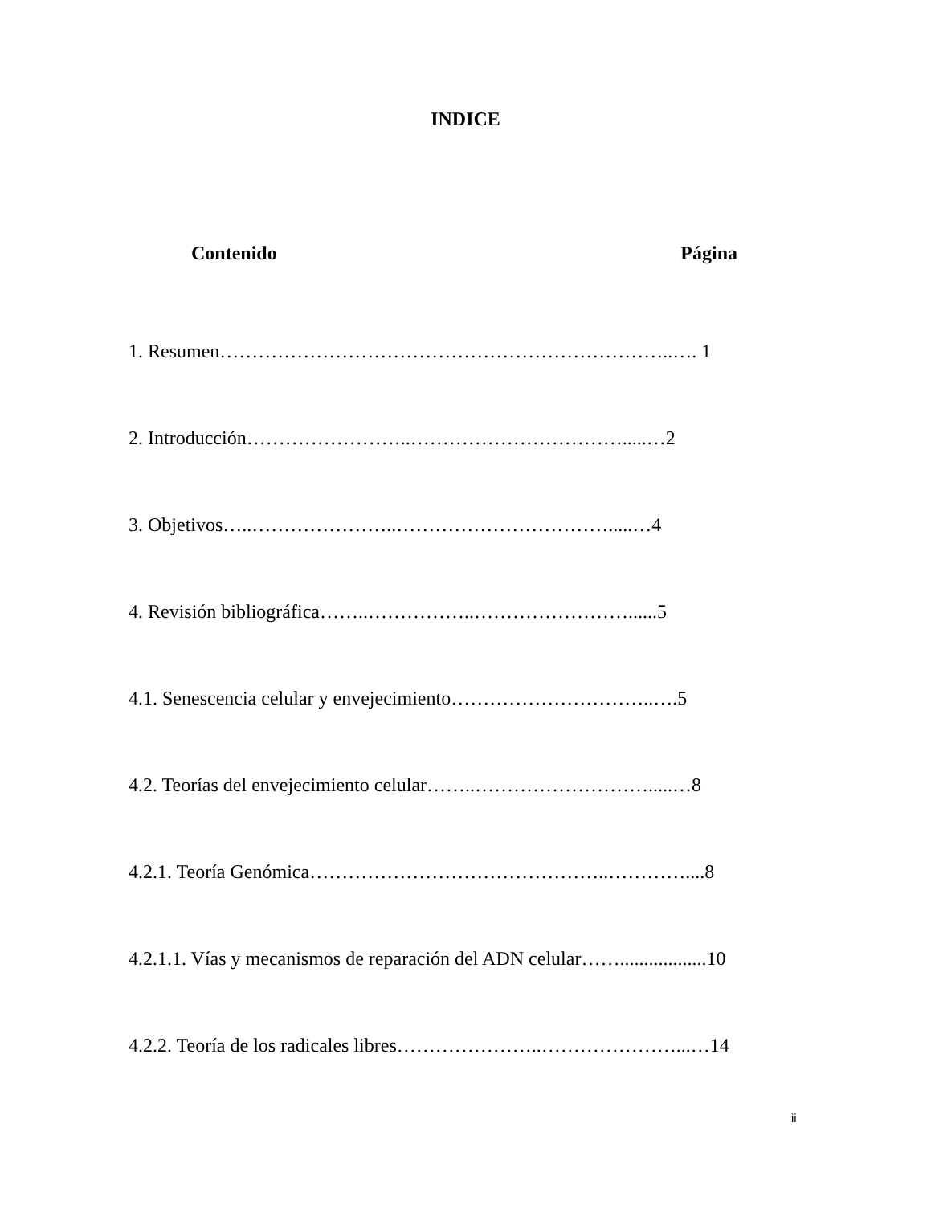INDICE
Contenido Página
1. Resumen……………………………………………………………..…. 1
2. Introducción……………………..…………………………….....…2
3. Objetivos…..…………………..…………………………….....…4
4. Revisión bibliográfica……..……………..……………………......5
4.1. Senescencia celular y envejecimiento…………………………..….5
4.2. Teorías del envejecimiento celular……..……………………….....…8
4.2.1. Teoría Genómica………………………………………..…………....8
4.2.1.1. Vías y mecanismos de reparación del ADN celular……..................10
4.2.2. Teoría de los radicales libres…………………..…………………...…14
ii